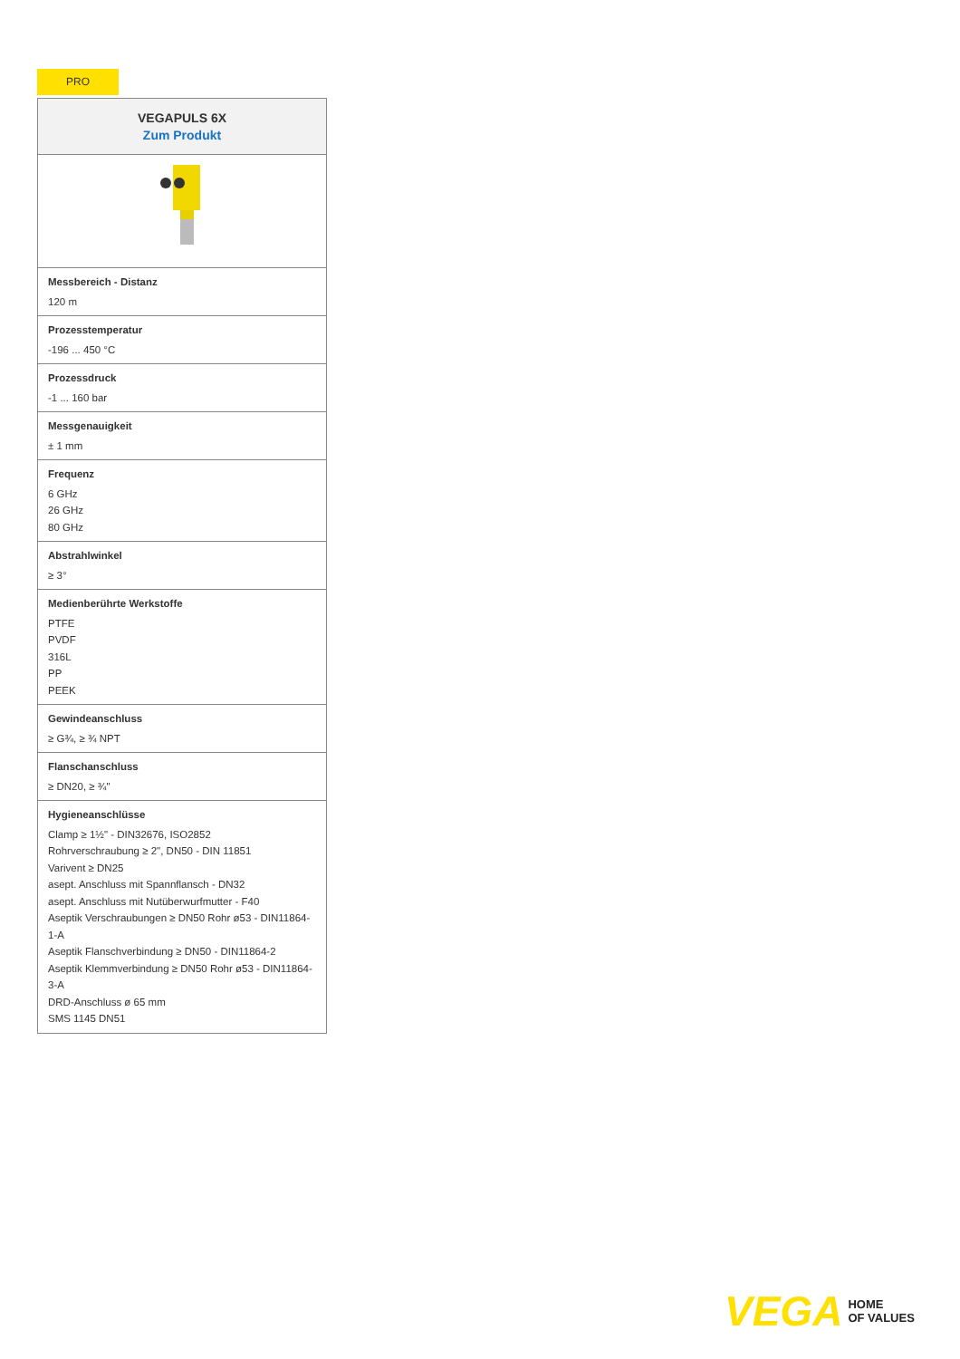PRO
| VEGAPULS 6X Zum Produkt |
| --- |
| Messbereich - Distanz 120 m |
| Prozesstemperatur -196 ... 450 °C |
| Prozessdruck -1 ... 160 bar |
| Messgenauigkeit ± 1 mm |
| Frequenz 6 GHz 26 GHz 80 GHz |
| Abstrahlwinkel ≥ 3° |
| Medienberührte Werkstoffe PTFE PVDF 316L PP PEEK |
| Gewindeanschluss ≥ G¾, ≥ ¾ NPT |
| Flanschanschluss ≥ DN20, ≥ ¾" |
| Hygieneanschlüsse Clamp ≥ 1½" - DIN32676, ISO2852 Rohrverschraubung ≥ 2", DN50 - DIN 11851 Varivent ≥ DN25 asept. Anschluss mit Spannflansch - DN32 asept. Anschluss mit Nutüberwurfmutter - F40 Aseptik Verschraubungen ≥ DN50 Rohr ø53 - DIN11864-1-A Aseptik Flanschverbindung ≥ DN50 - DIN11864-2 Aseptik Klemmverbindung ≥ DN50 Rohr ø53 - DIN11864-3-A DRD-Anschluss ø 65 mm SMS 1145 DN51 |
VEGA HOME
OF VALUES